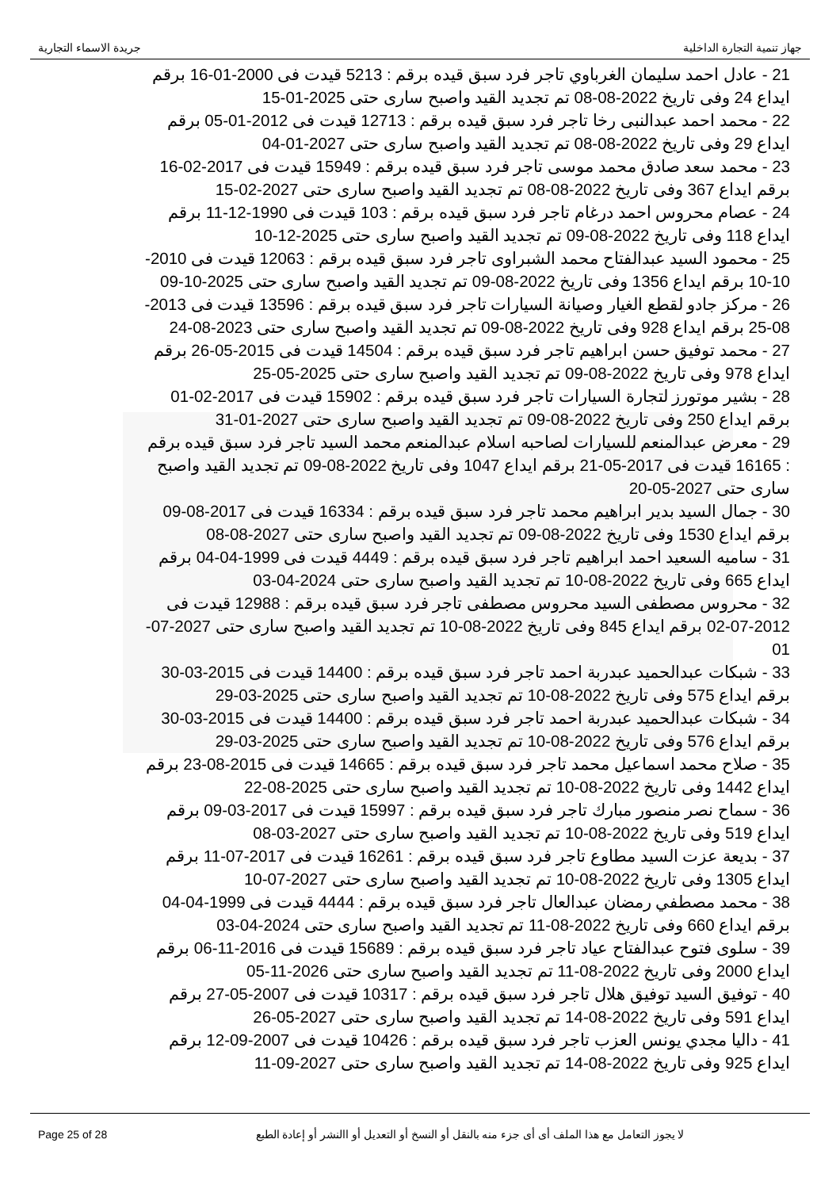جريدة الاسماء التجارية جهاز تنمية التجارة الداخلية
21 - عادل احمد سليمان الغرباوي تاجر فرد سبق قيده برقم : 5213 قيدت فى 2000-01-16 برقم ايداع 24 وفى تاريخ 2022-08-08 تم تجديد القيد واصبح سارى حتى 2025-01-15
22 - محمد احمد عبدالنبى رخا تاجر فرد سبق قيده برقم : 12713 قيدت فى 2012-01-05 برقم ايداع 29 وفى تاريخ 2022-08-08 تم تجديد القيد واصبح سارى حتى 2027-01-04
23 - محمد سعد صادق محمد موسى تاجر فرد سبق قيده برقم : 15949 قيدت فى 2017-02-16 برقم ايداع 367 وفى تاريخ 2022-08-08 تم تجديد القيد واصبح سارى حتى 2027-02-15
24 - عصام محروس احمد درغام تاجر فرد سبق قيده برقم : 103 قيدت فى 1990-12-11 برقم ايداع 118 وفى تاريخ 2022-08-09 تم تجديد القيد واصبح سارى حتى 2025-12-10
25 - محمود السيد عبدالفتاح محمد الشبراوى تاجر فرد سبق قيده برقم : 12063 قيدت فى 2010-10-10 برقم ايداع 1356 وفى تاريخ 2022-08-09 تم تجديد القيد واصبح سارى حتى 2025-10-09
26 - مركز جادو لقطع الغيار وصيانة السيارات تاجر فرد سبق قيده برقم : 13596 قيدت فى 2013-08-25 برقم ايداع 928 وفى تاريخ 2022-08-09 تم تجديد القيد واصبح سارى حتى 2023-08-24
27 - محمد توفيق حسن ابراهيم تاجر فرد سبق قيده برقم : 14504 قيدت فى 2015-05-26 برقم ايداع 978 وفى تاريخ 2022-08-09 تم تجديد القيد واصبح سارى حتى 2025-05-25
28 - بشير موتورز لتجارة السيارات تاجر فرد سبق قيده برقم : 15902 قيدت فى 2017-02-01 برقم ايداع 250 وفى تاريخ 2022-08-09 تم تجديد القيد واصبح سارى حتى 2027-01-31
29 - معرض عبدالمنعم للسيارات لصاحبه اسلام عبدالمنعم محمد السيد تاجر فرد سبق قيده برقم : 16165 قيدت فى 2017-05-21 برقم ايداع 1047 وفى تاريخ 2022-08-09 تم تجديد القيد واصبح سارى حتى 2027-05-20
30 - جمال السيد بدير ابراهيم محمد تاجر فرد سبق قيده برقم : 16334 قيدت فى 2017-08-09 برقم ايداع 1530 وفى تاريخ 2022-08-09 تم تجديد القيد واصبح سارى حتى 2027-08-08
31 - ساميه السعيد احمد ابراهيم تاجر فرد سبق قيده برقم : 4449 قيدت فى 1999-04-04 برقم ايداع 665 وفى تاريخ 2022-08-10 تم تجديد القيد واصبح سارى حتى 2024-04-03
32 - محروس مصطفى السيد محروس مصطفى تاجر فرد سبق قيده برقم : 12988 قيدت فى 2012-07-02 برقم ايداع 845 وفى تاريخ 2022-08-10 تم تجديد القيد واصبح سارى حتى 2027-07-01
33 - شبكات عبدالحميد عبدربة احمد تاجر فرد سبق قيده برقم : 14400 قيدت فى 2015-03-30 برقم ايداع 575 وفى تاريخ 2022-08-10 تم تجديد القيد واصبح سارى حتى 2025-03-29
34 - شبكات عبدالحميد عبدربة احمد تاجر فرد سبق قيده برقم : 14400 قيدت فى 2015-03-30 برقم ايداع 576 وفى تاريخ 2022-08-10 تم تجديد القيد واصبح سارى حتى 2025-03-29
35 - صلاح محمد اسماعيل محمد تاجر فرد سبق قيده برقم : 14665 قيدت فى 2015-08-23 برقم ايداع 1442 وفى تاريخ 2022-08-10 تم تجديد القيد واصبح سارى حتى 2025-08-22
36 - سماح نصر منصور مبارك تاجر فرد سبق قيده برقم : 15997 قيدت فى 2017-03-09 برقم ايداع 519 وفى تاريخ 2022-08-10 تم تجديد القيد واصبح سارى حتى 2027-03-08
37 - بديعة عزت السيد مطاوع تاجر فرد سبق قيده برقم : 16261 قيدت فى 2017-07-11 برقم ايداع 1305 وفى تاريخ 2022-08-10 تم تجديد القيد واصبح سارى حتى 2027-07-10
38 - محمد مصطفي رمضان عبدالعال تاجر فرد سبق قيده برقم : 4444 قيدت فى 1999-04-04 برقم ايداع 660 وفى تاريخ 2022-08-11 تم تجديد القيد واصبح سارى حتى 2024-04-03
39 - سلوى فتوح عبدالفتاح عياد تاجر فرد سبق قيده برقم : 15689 قيدت فى 2016-11-06 برقم ايداع 2000 وفى تاريخ 2022-08-11 تم تجديد القيد واصبح سارى حتى 2026-11-05
40 - توفيق السيد توفيق هلال تاجر فرد سبق قيده برقم : 10317 قيدت فى 2007-05-27 برقم ايداع 591 وفى تاريخ 2022-08-14 تم تجديد القيد واصبح سارى حتى 2027-05-26
41 - داليا مجدي يونس العزب تاجر فرد سبق قيده برقم : 10426 قيدت فى 2007-09-12 برقم ايداع 925 وفى تاريخ 2022-08-14 تم تجديد القيد واصبح سارى حتى 2027-09-11
Page 25 of 28 لا يجوز التعامل مع هذا الملف أى أى جزء منه بالنقل أو النسخ أو التعديل أو االنشر أو إعادة الطبع